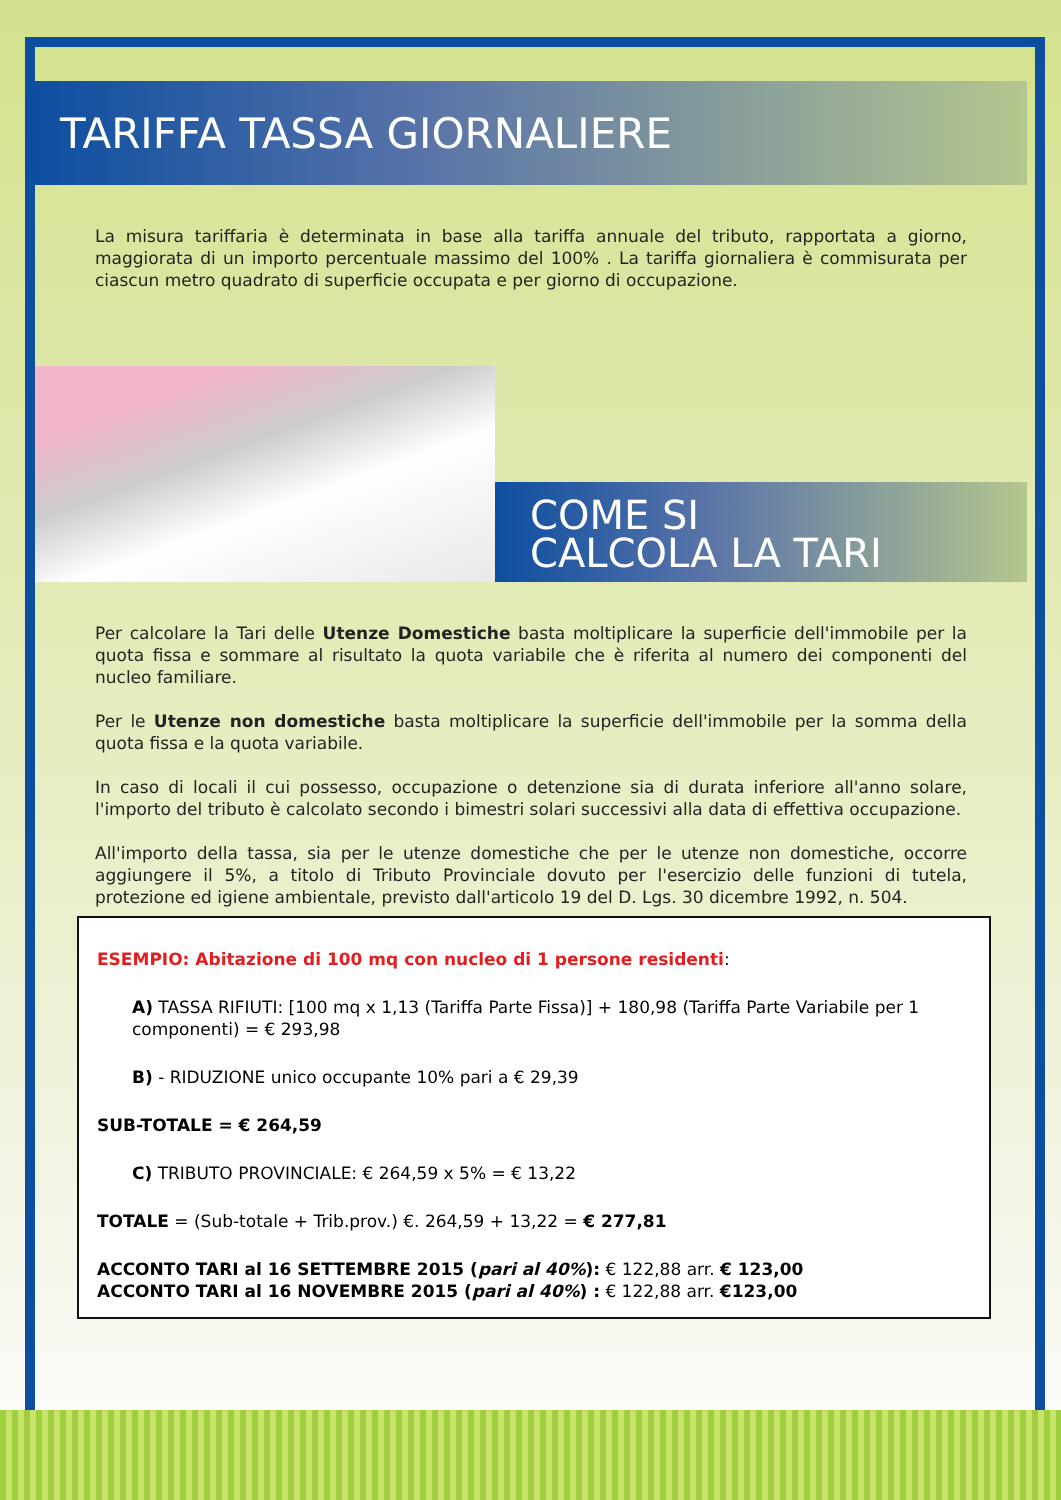TARIFFA TASSA GIORNALIERE
La misura tariffaria è determinata in base alla tariffa annuale del tributo, rapportata a giorno, maggiorata di un importo percentuale massimo del 100% . La tariffa giornaliera è commisurata per ciascun metro quadrato di superficie occupata e per giorno di occupazione.
COME SI
CALCOLA LA TARI
Per calcolare la Tari delle Utenze Domestiche basta moltiplicare la superficie dell'immobile per la quota fissa e sommare al risultato la quota variabile che è riferita al numero dei componenti del nucleo familiare.
Per le Utenze non domestiche basta moltiplicare la superficie dell'immobile per la somma della quota fissa e la quota variabile.
In caso di locali il cui possesso, occupazione o detenzione sia di durata inferiore all'anno solare, l'importo del tributo è calcolato secondo i bimestri solari successivi alla data di effettiva occupazione.
All'importo della tassa, sia per le utenze domestiche che per le utenze non domestiche, occorre aggiungere il 5%, a titolo di Tributo Provinciale dovuto per l'esercizio delle funzioni di tutela, protezione ed igiene ambientale, previsto dall'articolo 19 del D. Lgs. 30 dicembre 1992, n. 504.
ESEMPIO: Abitazione di 100 mq con nucleo di 1 persone residenti:
A) TASSA RIFIUTI: [100 mq x 1,13 (Tariffa Parte Fissa)] + 180,98 (Tariffa Parte Variabile per 1 componenti) = € 293,98
B) - RIDUZIONE unico occupante 10% pari a € 29,39
SUB-TOTALE = € 264,59
C) TRIBUTO PROVINCIALE: € 264,59 x 5% = € 13,22
TOTALE = (Sub-totale + Trib.prov.) €. 264,59 + 13,22 = € 277,81
ACCONTO TARI al 16 SETTEMBRE 2015 (pari al 40%): € 122,88 arr. € 123,00
ACCONTO TARI al 16 NOVEMBRE 2015 (pari al 40%) : € 122,88 arr. €123,00